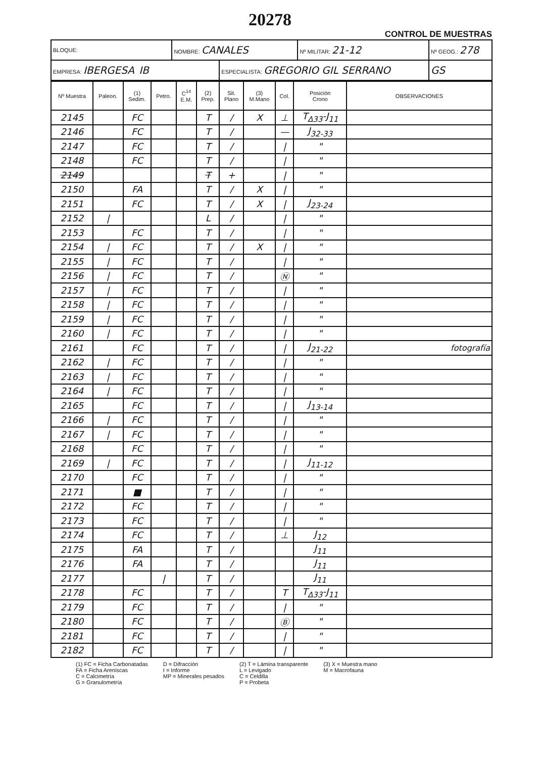20278
CONTROL DE MUESTRAS
| BLOQUE: | NOMBRE: CANALES | | Nº MILITAR: 21-12 | Nº GEOG.: 278 |
| EMPRESA: IBERGESA IB | | ESPECIALISTA: GREGORIO GIL SERRANO | | GS |
| Nº Muestra | Paleon. | (1) Sedim. | Petro. | C<sup>14</sup> E.M. | (2) Prep. | Sit. Plano | (3) M.Mano | Col. | Posición Crono | OBSERVACIONES |
| --- | --- | --- | --- | --- | --- | --- | --- | --- | --- | --- |
| 2145 | | FC | | | T | / | X | ⊥ | T<sub>Δ33</sub>-J<sub>11</sub> | |
| 2146 | | FC | | | T | / | | — | J<sub>32-33</sub> | |
| 2147 | | FC | | | T | / | | / | " | |
| 2148 | | FC | | | T | / | | / | " | |
| 2149 | | | | | T | + | | / | " | |
| 2150 | | FA | | | T | / | X | / | " | |
| 2151 | | FC | | | T | / | X | / | J<sub>23-24</sub> | |
| 2152 | / | | | | L | / | | / | " | |
| 2153 | | FC | | | T | / | | / | " | |
| 2154 | / | FC | | | T | / | X | / | " | |
| 2155 | / | FC | | | T | / | | / | " | |
| 2156 | / | FC | | | T | / | | Ⓝ | " | |
| 2157 | / | FC | | | T | / | | / | " | |
| 2158 | / | FC | | | T | / | | / | " | |
| 2159 | / | FC | | | T | / | | / | " | |
| 2160 | / | FC | | | T | / | | / | " | |
| 2161 | | FC | | | T | / | | / | J<sub>21-22</sub> | fotografía |
| 2162 | / | FC | | | T | / | | / | " | |
| 2163 | / | FC | | | T | / | | / | " | |
| 2164 | / | FC | | | T | / | | / | " | |
| 2165 | | FC | | | T | / | | / | J<sub>13-14</sub> | |
| 2166 | / | FC | | | T | / | | / | " | |
| 2167 | / | FC | | | T | / | | / | " | |
| 2168 | | FC | | | T | / | | / | " | |
| 2169 | / | FC | | | T | / | | / | J<sub>11-12</sub> | |
| 2170 | | FC | | | T | / | | / | " | |
| 2171 | | ■ | | | T | / | | / | " | |
| 2172 | | FC | | | T | / | | / | " | |
| 2173 | | FC | | | T | / | | / | " | |
| 2174 | | FC | | | T | / | | ⊥ | J<sub>12</sub> | |
| 2175 | | FA | | | T | / | | | J<sub>11</sub> | |
| 2176 | | FA | | | T | / | | | J<sub>11</sub> | |
| 2177 | | | / | | T | / | | | J<sub>11</sub> | |
| 2178 | | FC | | | T | / | | T | T<sub>Δ33</sub>-J<sub>11</sub> | |
| 2179 | | FC | | | T | / | | / | " | |
| 2180 | | FC | | | T | / | | Ⓑ | " | |
| 2181 | | FC | | | T | / | | / | " | |
| 2182 | | FC | | | T | / | | / | " | |
(1) FC = Ficha Carbonatadas
FA = Ficha Areniscas
C = Calcimetría
G = Granulometría
D = Difracción
I = Informe
MP = Minerales pesados
(2) T = Lámina transparente
L = Levigado
C = Celdilla
P = Probeta
(3) X = Muestra mano
M = Macrofauna